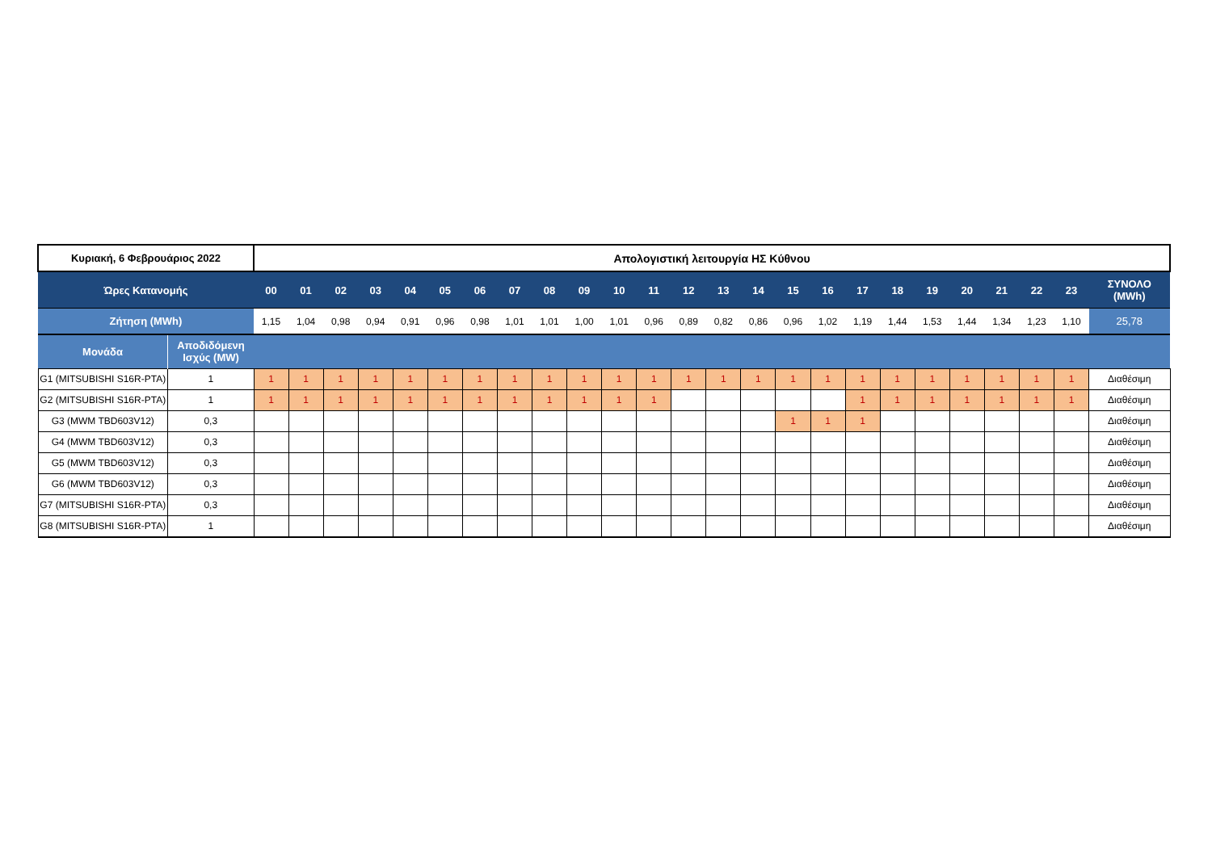| Κυριακή, 6 Φεβρουάριος 2022 | | Απολογιστική λειτουργία ΗΣ Κύθνου | | | | | | | | | | | | | | | | | | | | | | | | |
| Ώρες Κατανομής | | 00 | 01 | 02 | 03 | 04 | 05 | 06 | 07 | 08 | 09 | 10 | 11 | 12 | 13 | 14 | 15 | 16 | 17 | 18 | 19 | 20 | 21 | 22 | 23 | ΣΥΝΟΛΟ (MWh) |
| Ζήτηση (MWh) | | 1,15 | 1,04 | 0,98 | 0,94 | 0,91 | 0,96 | 0,98 | 1,01 | 1,01 | 1,00 | 1,01 | 0,96 | 0,89 | 0,82 | 0,86 | 0,96 | 1,02 | 1,19 | 1,44 | 1,53 | 1,44 | 1,34 | 1,23 | 1,10 | 25,78 |
| Μονάδα | Αποδιδόμενη Ισχύς (MW) | | | | | | | | | | | | | | | | | | | | | | | | | |
| G1 (MITSUBISHI S16R-PTA) | 1 | 1 | 1 | 1 | 1 | 1 | 1 | 1 | 1 | 1 | 1 | 1 | 1 | 1 | 1 | 1 | 1 | 1 | 1 | 1 | 1 | 1 | 1 | 1 | 1 | Διαθέσιμη |
| G2 (MITSUBISHI S16R-PTA) | 1 | 1 | 1 | 1 | 1 | 1 | 1 | 1 | 1 | 1 | 1 | 1 | 1 | | | | | | 1 | 1 | 1 | 1 | 1 | 1 | 1 | Διαθέσιμη |
| G3 (MWM TBD603V12) | 0,3 | | | | | | | | | | | | | | | | 1 | 1 | 1 | | | | | | | Διαθέσιμη |
| G4 (MWM TBD603V12) | 0,3 | | | | | | | | | | | | | | | | | | | | | | | | | Διαθέσιμη |
| G5 (MWM TBD603V12) | 0,3 | | | | | | | | | | | | | | | | | | | | | | | | | Διαθέσιμη |
| G6 (MWM TBD603V12) | 0,3 | | | | | | | | | | | | | | | | | | | | | | | | | Διαθέσιμη |
| G7 (MITSUBISHI S16R-PTA) | 0,3 | | | | | | | | | | | | | | | | | | | | | | | | | Διαθέσιμη |
| G8 (MITSUBISHI S16R-PTA) | 1 | | | | | | | | | | | | | | | | | | | | | | | | | Διαθέσιμη |